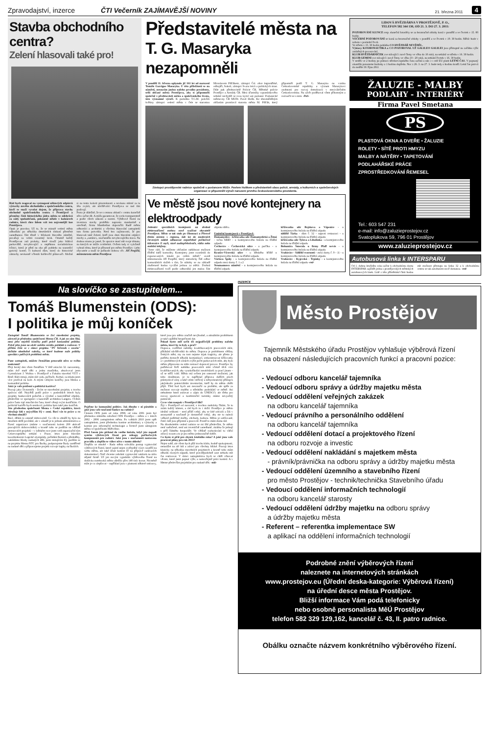Zpravodajství, inzerce
ČTI Večerník ZAJÍMAVĚJŠÍ NOVINY
21. března 2011
4
Stavba obchodního centra?
Zelení hlasovali také pro!
Rád bych reagoval na vystoupení některých odpůrců výstavby nového obchodního a společenského centra, kteří se snaží vyvolat dojem, že příprava stavby obchodně společenského centra v Prostějově a přeměny části historického jádra města se odehrává za zády spoluobčanů, pokoutně někde v kuloárech radnice, která chce lidem vzít ten nejcennější kus Prostějova.
Opak je pravdou. Už to, že se minulé vedení města odhodlalo po několika desetiletích diskusí přeměnit zanedbanou část těsně v blízkosti hlavního náměstí, považuji za velmi rozumný krok. Ostatně každý Prostějovan zná proluky, které slouží jako blátivá parkoviště, nevyhovující a nepěknou socialistickou tržnici, která je pěstí na oko při pohledu na sousedící gotický kostel, či kulturní dům, který do historické zástavby nevkusně včlenili bolševičtí plánovači. Možná si na tento kolorit pitoresknosti a nevkusu místní za ta léta zvykli, ale návštěvníci Prostějova se nad tím podivují.
Proto je důležité, že se s cennou oblastí v centru konečně něco začne dít. A můžu garantovat, že zcela transparentně a podle všech zákonů a norem. Výběrové řízení na investora stavby proběhlo naprosto standardně a otevřeně, firmu Manthellan doporučili Radě města odborníci a architekti a všechna hlasování zastupitelů tuto firmu potvrdila. Není bez zajímavosti, že pro hlasovali také Zelení, kteří jsou dnes hlavními odpůrci stavby a „zastánci,, současného nevyhovujícího stavu. Na druhou stranu je jasné, že opozice musí mít svoje témata, na kterých se může zviditelnit. Ovšem tady si vyloženě vybrali téma, které je přínosné pro město Prostějov i jeho obyvatele a snaží se poškodit dobrou věc. Jiří Pospíšil, místostarosta města Prostějova
Představitelé města na
T. G. Masaryka nezapomněli
V pondělí 11. března uplynulo již 161 let od narození Tomáše Garrigue Masaryka. U této příležitosti se na náměstí, nesoucím jméno našeho prvního prezidenta, sešli občané města Prostějova, aby si připomněli společně s představiteli města a společenského života, toto významné výročí. K pomníku T.G.M. položili květiny zástupci vedení města v čele se starostou Miroslavem Pišťákem, zástupci Čsl. obce legionářské, odbojáři, Sokoli, zástupci Svazu letců a politických stran. Dále pak představitelé Policie ČR, Městské policie Prostějov a Armády ČR. Mezi účastníky vzpomínkového setkání nechyběl se svou kyticí ani poslanec Poslanecké sněmovny ČR MUDr. Pavel Holík. Ke shromážděným občanům promluvil starosta města M. Pišťák, který připomněl podíl T. G. Masaryka na vzniku Československé republiky a význam Masarykovi osobnosti pro rozvoj demokracii v meziválečném Československu. Na závěr poděkoval všem přítomným a rozloučil se s nimi. -PaS-
Zástupci prostějovské radnice společně s poslancem MUDr. Pavlem Holíkem a představiteli obou policií, armády, a kulturních a společenských organizací si připomněli výročí narození prvního československého prezidenta.
Ve městě jsou nové kontejnery na elektroodpady
Jedenáct speciálních kontejnerů na drobná elektrozařízení mohou nově využívat obyvatelé Prostějova. Město se tak stalo po Olomouci a Přerově třetím místem v regionu, kde lze do moderních červených nádob odhazovat nepotřebné počítačové klávesnice či myši, staré audiopřehrávače, rádia nebo mobilní telefony.
"Jsme rádi, že můžeme občanům nabídnout možnost třídění další komodity. Kontejnery jsme rozmístili do exponovaných lokalit po celém městě," uvedl místostarosta Jiří Pospíšil, který metodicky řídí odbor komunálních služeb s tím, že nádoby se na základě zkušeností budou vyvážet jednou za měsíc. Drobná elektrozařízení tvoří podle odborníků jen malou část objemu sběru.
Umístění kontejnerů v Prostějově:
Domamyslice - křižovatka ulic Domamyslická a Žitná - točna MHD - u kontejnerového hnízda na třídění odpadu
Čechovice - Čechovická ulice - u parčíku - u kontejnerového hnízda na třídění odpadu
Krasice-Vícovská ulice - u dětského hřiště u kontejnerového hnízda na třídění odpadu
Václava Špály - u kontejnerového hnízda na třídění odpadu mezi domy č. 1 a 2
Neumannovo náměstí - u kontejnerového hnízda na třídění odpadu
křižovatka ulic Rejskova a Vápenice - u kontejnerového hnízda na třídění odpadu
sídliště Šárka - dům č. 32 - naproti restauraci - u kontejnerového hnízda na třídění odpadu
křižovatka ulic Tylova a Libušinka - u kontejnerového hnízda na třídění odpadu
Bohumíra Šmerala u firmy Pfaff servis - u kontejnerového hnízda na třídění odpadu
Vrahovice - Sídliště svornosti - mezi domy č. 9 - 11 - u kontejnerového hnízda na třídění odpadu
Vrahovice - Kyjevská - Trpinky - u kontejnerového hnízda na třídění odpadu -red-
LIDOVÁ HVĚZDÁRNA V PROSTĚJOVĚ, P. O.,
TELEFON 582 344 130, OD 21. 3. DO 27. 3. 2011:
POZOROVÁNÍ SLUNCE resp. sluneční fotosféry se za bezmračné oblohy koná v pondělí a ve čtvrtek v 15. 00 hodin.
VEČERNÍ POZOROVÁNÍ se koná za bezmračné oblohy v pondělí a ve čtvrtek v 19. 30 hodin. Měsíc bude v sobotu v poslední čtvrti.
Ve středu v 15. 30 hodin pohádka CO HVĚZDÁŘ NEVĚDĚL.
Výstavy KOSMONAUTIKA a CO POZOROVAL UŽ GALILEO GALILEI jsou přístupné na začátku výše zmíněných pozorování.
KLUB HVĚZDÁRNÍČEK zve stávající i nové členy ve věku do 10 roků, na setkání ve středu v 16. 30 hodin.
KLUB GEMINI zve stávající i nové členy ve věku 10 - 20 roků, na setkání čtvrtek v 16. 30 hodin.
V neděli ve 2 hodiny po půlnoci středoevropského času začíná u nás i v celé EU platit LETNÍ ČAS. V popsaný okamžik posuneme hodinky o 1 hodinu dopředu. Noc z 26. 3. na 27. 3. bude tedy o hodinu kratší. Letní čas potrvá do neděle 30. října 2011
ŽALUZIE - MALBY
PODLAHY - INTERIÉRY
Firma Pavel Smetana
PS
PLASTOVÁ OKNA A DVEŘE • ŽALUZIE
ROLETY • SÍTĚ PROTI HMYZU
MALBY A NÁTĚRY • TAPETOVÁNÍ
PODLAHÁŘSKÉ PRÁCE
ZPROSTŘEDKOVÁNÍ ŘEMESEL
Tel.: 603 547 231
e-mail: info@zaluzieprostejov.cz
Svatoplukova 59, 796 01 Prostějov
www.zaluzieprostejov.cz
Autobusová linka k INTERSPARU
Od 1. dubna letošního roku začne k obchodnímu domu INTERSPAR zajíždět jedna z prostějovských městských autobusových linek. Lidé z této příměstské části budou mít možnost přestupu na linku 32 a k obchodnímu centru se tak autobusem nově dostanou. -red-
Na slovíčko se zastupitelem...
Tomáš Blumenstein (ODS):
I politika je můj koníček
Zastupitel Tomáš Blumenstein se živí stavebními projekty, zároveň je předsedou společnosti Mensa ČR. A jak on sám říká, mezi jeho největší koníčky patří právě komunální politika. Právě jeho jsme na závěr našeho seriálu požádali o rozhovor. V příštím čísle se v rámci projektu "PV Večerník v novém" dočkáte obměněné rubriky, ve které budeme naše politiky zpovídat z palčivých problémů města.
Pane zastupiteli, můžete čtenářům prozradit něco ze svého soukromí?
Přeji hezký den všem čtenářům. V létě oslavím 32. narozeniny, mám dvě malé děti a jednu manželku, absolvoval jsem Gymnázium J. Wolkra v Prostějově a Fakultu stavební VUT v Brně. Rád cestuji, mám rád vodu, počítače, florbal, za mlada jsem více jezdíval na kole. A mými velkými koníčky jsou Mensa a komunální politika.
Jaká je vaše profesní a politická kariéra?
Pracuji jako živnostník - živím se stavebními projekty a trochu správou sítě. Největší podíl práce v posledních letech byly projekty bankovních poboček a výrobní a kancelářské objekty, především ve spolupráci s kanceláří architekta Langera. Ovšem práce často trpí množstvím času, které věnuji svým koníčkům. O politické kariéře bych nemluvil, politiku beru také jako koníček.
Jste předsedou společnosti Mensa v České republice, která sdružuje lidi s nejvyšším IQ v zemi. Baví vás to práce a co všechno obnáší?
Baví, dělám to ostatně dobrovolně. Co vše to obnáší by bylo na mnohem delší povídání, ale v zásadě je to jednak administrativa a řízení organizace (máme v současnosti kolem 200 aktivně pracujících dobrovolníků) a kromě toho se podílím na většině mensovních projektů – v loňském roce jsem vedl organizační tým Celoevropského setkání v Praze, letos jsem hlavním koordinátorem Logické olympiády, pořádám školení a přednášky, zakládáme Kluby nadaných dětí, jsem testujícím IQ, podílím se na projektu Mensa NTC pro školky, podporujeme školy zaměřené na nadané děti a připravujeme projekt rozvoje logiky na školách.
Pojďme ke komunální politice. Jak dlouho v ní působíte a jaké jsou vaše současné funkce na radnici?
Členem ODS jsem od roku 1998, od roku 2001 jsem byl předsedou místního sdružení ODS Prostějov - město a v letech 2002 - 2006 zastupitelem města. Po volbách 2010 jsem opět zastupitelem, jsem předsedou komise architektury a výstavby a komise pro informační technologie a čerstvě jsem zástupcem města ve společnosti MiProStav.
Před časem jste píchnul do vosího hnízda, když jste napadl systém výběrových řízení pro nákupy počítačových komponentů pro radnici. Jaká jsou v současnosti nastavena pravidla a zlepšilo se vůbec něco v tomto ohledu?
Zlepšilo se mnohé - Rada města schválila postup vypisování výběrových řízení, které zajistí nejen zveřejnění výzev soutěží na webu města, ale také účast komise IT na přípravě zadávacích dokumentací, čímž chceme zabránit vypisování zakázek na míru nějaké firmě. Už jen novým vypsáním výběrového řízení na dodávku notebooků město ušetřilo přes 140 tisíc korun. Nicméně stále je co zlepšovat – například jsou v platnosti některé smlouvy, které jsou pro město značně nevýhodné, a aktuálním problémem je také zajištění bezpečnosti dat.
Pokud byste měl určit tři nejpalčivější problémy našeho města, které by to byly a proč?
Doprava, rozšíření nabídky kvalifikovaných pracovních míst, přilákání návštěvníků do města. Doprava je problémem většiny českých měst, my na tom nejsme nijak tragicky, ale přesto je potřeba dostavět několik komunikací, zrekonstruovat křižovatky a v problémových zónách zvýšit počet parkovacích míst, aby bylo město připraveno na stále rostoucí dopravní provoz. Prostějov by potřeboval širší nabídku pracovních míst včetně těch více kvalifikovaných, aby vysokoškoláci neodcházeli za prací jinam – už se stěží vrátí. Město má ovšem jen omezené možnosti, jak toho dosáhnout, je to například příprava dalších ploch průmyslové zóny a také velmi vstřícný a nebyrokratický přístup k jakýmkoliv potenciálním investorům, kteří by do města chtěli přijít. Třetí bod bych ani neoznačil za problém, ale spíše za možnost rozvoje malého a středního podnikání ve městě. Asi nebudeme hned usilovat o zápis do UNESCO, ale třeba pro rozvoj sportovní a konferenční turistiky máme nevyužitý potenciál.
Co se vám naopak v Prostějově líbí?
Žiji v Prostějově od narození, s trochou nadsázky říkám, že tu znám každý kámen, a rád bych tu i dožil. Prostějov je město ideální velikosti – není příliš velký, aby se lidé odcizili a žili v anonymitě a současně je dostatečně velký, aby ste tu nalezli veškeré potřebné služby, obchody, kulturu. Město je udržované, čisté, lidé jsou příjemní a pracovití. Prostě to mám doma rád.
Na dlouholetém vedení radnice se mi líbí především, že město není zadlužené, není ani investičně zanedbané, zkrátka že jednají s péčí řádného hospodáře. Ve většině rozhodování tu vítězí zdravý rozum a to je pro město jednoznačně dobře.
Co byste si přál pro zbytek letošního roku? A jaké jsou vaše pracovní plány pro rok 2011?
Nejen sobě, ale všem bych přál trochu klidu, hodně spokojenosti, nenarážet na zlé lidi a zdraví pro všechny blízké. Pracuji letos klasicky na několika stavebních projektech a kromě toho mám několik různých nápadů, které pravděpodobně zase nebudu mít čas realizovat. V rámci zastupitelstva bych se chtěl věnovat věcem, které jsem popsal výše, a samozřejmě práci komisí. A v Mense především projektům pro nadané děti. -mik-
INZERCE
Město Prostějov
Tajemník Městského úřadu Prostějov vyhlašuje výběrová řízení
na obsazení následujících pracovních funkcí a pracovní pozice:
- Vedoucí odboru kancelář tajemníka
- Vedoucí odboru správy a údržby majetku města
- Vedoucí oddělení veřejných zakázek
na odboru kancelář tajemníka
- Vedoucí právního a personálního oddělení
na odboru kancelář tajemníka
- Vedoucí oddělení dotací a projektového řízení
na odboru rozvoje a investic
- Vedoucí oddělení nakládání s majetkem města
- právník/právnička na odboru správy a údržby majetku města
- Vedoucí oddělení územního a stavebního řízení
pro město Prostějov - technik/technička Stavebního úřadu
- Vedoucí oddělení informačních technologií
na odboru kancelář starosty
- Vedoucí oddělení údržby majetku na odboru správy
a údržby majetku města
- Referent – referentka implementace SW
a aplikací na oddělení informačních technologií
Podrobné znění výběrových řízení
naleznete na internetových stránkách
www.prostejov.eu (Úřední deska-kategorie: Výběrová řízení)
na úřední desce města Prostějov.
Bližší informace Vám podá telefonicky
nebo osobně personalista MěÚ Prostějov
telefon 582 329 129,162, kancelář č. 43, II. patro radnice.
Obálku označte názvem konkrétního výběrového řízení.